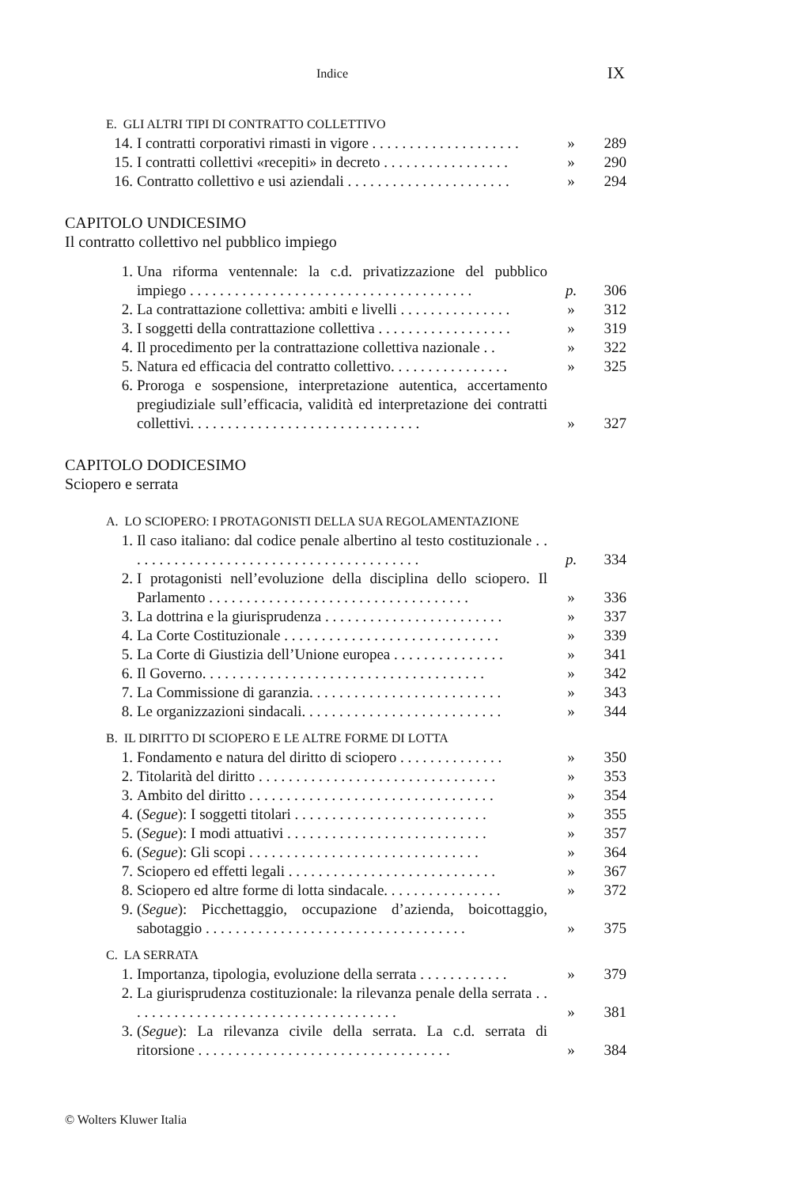Indice IX
E. GLI ALTRI TIPI DI CONTRATTO COLLETTIVO
14. I contratti corporativi rimasti in vigore . . . . . . . . . . . . . . . . . . . . » 289
15. I contratti collettivi «recepiti» in decreto . . . . . . . . . . . . . . . . . » 290
16. Contratto collettivo e usi aziendali . . . . . . . . . . . . . . . . . . . . . . » 294
CAPITOLO UNDICESIMO
Il contratto collettivo nel pubblico impiego
1. Una riforma ventennale: la c.d. privatizzazione del pubblico impiego . . . . . . . . . . . . . . . . . . . . . . . . . . . . . . . . . . . . . .
p.
306
2. La contrattazione collettiva: ambiti e livelli . . . . . . . . . . . . . . . » 312
3. I soggetti della contrattazione collettiva . . . . . . . . . . . . . . . . . . » 319
4. Il procedimento per la contrattazione collettiva nazionale . . » 322
5. Natura ed efficacia del contratto collettivo. . . . . . . . . . . . . . . . » 325
6. Proroga e sospensione, interpretazione autentica, accertamento pregiudiziale sull’efficacia, validità ed interpretazione dei contratti collettivi. . . . . . . . . . . . . . . . . . . . . . . . . . . . . . .
»
327
CAPITOLO DODICESIMO
Sciopero e serrata
A. LO SCIOPERO: I PROTAGONISTI DELLA SUA REGOLAMENTAZIONE
1. Il caso italiano: dal codice penale albertino al testo costituzionale . . . . . . . . . . . . . . . . . . . . . . . . . . . . . . . . . . . . . . . .
p.
334
2. I protagonisti nell’evoluzione della disciplina dello sciopero. Il Parlamento . . . . . . . . . . . . . . . . . . . . . . . . . . . . . . . . . . .
»
336
3. La dottrina e la giurisprudenza . . . . . . . . . . . . . . . . . . . . . . . . » 337
4. La Corte Costituzionale . . . . . . . . . . . . . . . . . . . . . . . . . . . . . » 339
5. La Corte di Giustizia dell’Unione europea . . . . . . . . . . . . . . . » 341
6. Il Governo. . . . . . . . . . . . . . . . . . . . . . . . . . . . . . . . . . . . . . » 342
7. La Commissione di garanzia. . . . . . . . . . . . . . . . . . . . . . . . . . » 343
8. Le organizzazioni sindacali. . . . . . . . . . . . . . . . . . . . . . . . . . . » 344
B. IL DIRITTO DI SCIOPERO E LE ALTRE FORME DI LOTTA
1. Fondamento e natura del diritto di sciopero . . . . . . . . . . . . . . » 350
2. Titolarità del diritto . . . . . . . . . . . . . . . . . . . . . . . . . . . . . . . . » 353
3. Ambito del diritto . . . . . . . . . . . . . . . . . . . . . . . . . . . . . . . . . » 354
4. (Segue): I soggetti titolari . . . . . . . . . . . . . . . . . . . . . . . . . . » 355
5. (Segue): I modi attuativi . . . . . . . . . . . . . . . . . . . . . . . . . . . » 357
6. (Segue): Gli scopi . . . . . . . . . . . . . . . . . . . . . . . . . . . . . . . » 364
7. Sciopero ed effetti legali . . . . . . . . . . . . . . . . . . . . . . . . . . . . » 367
8. Sciopero ed altre forme di lotta sindacale. . . . . . . . . . . . . . . . » 372
9. (Segue): Picchettaggio, occupazione d’azienda, boicottaggio, sabotaggio . . . . . . . . . . . . . . . . . . . . . . . . . . . . . . . . . . .
»
375
C. LA SERRATA
1. Importanza, tipologia, evoluzione della serrata . . . . . . . . . . . . » 379
2. La giurisprudenza costituzionale: la rilevanza penale della serrata . . . . . . . . . . . . . . . . . . . . . . . . . . . . . . . . . . . . .
»
381
3. (Segue): La rilevanza civile della serrata. La c.d. serrata di ritorsione . . . . . . . . . . . . . . . . . . . . . . . . . . . . . . . . . .
»
384
© Wolters Kluwer Italia